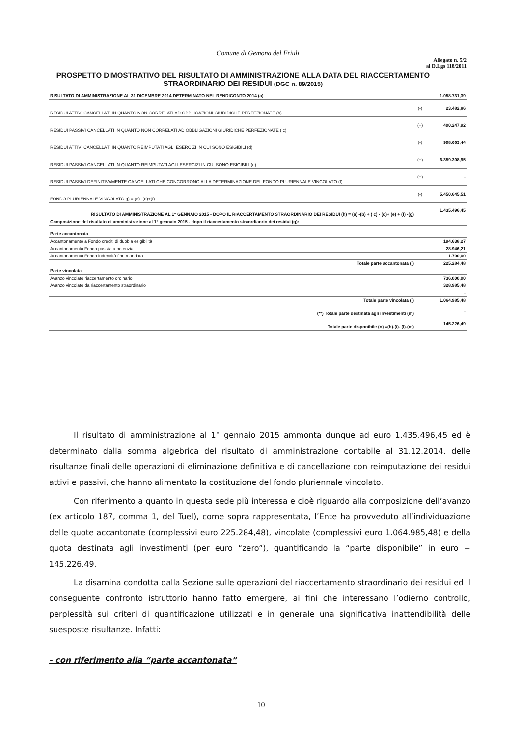Comune di Gemona del Friuli
Allegato n. 5/2
al D.Lgs 118/2011
PROSPETTO DIMOSTRATIVO DEL RISULTATO DI AMMINISTRAZIONE ALLA DATA DEL RIACCERTAMENTO STRAORDINARIO DEI RESIDUI (DGC n. 89/2015)
| RISULTATO DI AMMINISTRAZIONE AL 31 DICEMBRE 2014 DETERMINATO NEL RENDICONTO 2014 (a) | | 1.058.731,39 |
| RESIDUI ATTIVI CANCELLATI IN QUANTO NON CORRELATI AD OBBLIGAZIONI GIURIDICHE PERFEZIONATE (b) | (-) | 23.482,86 |
| RESIDUI PASSIVI CANCELLATI IN QUANTO NON CORRELATI AD OBBLIGAZIONI GIURIDICHE PERFEZIONATE ( c) | (+) | 400.247,92 |
| RESIDUI ATTIVI CANCELLATI IN QUANTO REIMPUTATI AGLI ESERCIZI IN CUI SONO ESIGIBILI (d) | (-) | 908.663,44 |
| RESIDUI PASSIVI CANCELLATI IN QUANTO REIMPUTATI AGLI ESERCIZI IN CUI SONO ESIGIBILI (e) | (+) | 6.359.308,95 |
| RESIDUI PASSIVI DEFINITIVAMENTE CANCELLATI CHE CONCORRONO ALLA DETERMINAZIONE DEL FONDO PLURIENNALE VINCOLATO (f) | (+) | - |
| FONDO PLURIENNALE VINCOLATO g) = (e) -(d)+(f) | (-) | 5.450.645,51 |
| RISULTATO DI AMMINISTRAZIONE AL 1° GENNAIO 2015 - DOPO IL RIACCERTAMENTO STRAORDINARIO DEI RESIDUI (h) = (a) -(b) + ( c) - (d)+ (e) + (f) -(g) | | 1.435.496,45 |
| Composizione del risultato di amministrazione al 1° gennaio 2015 - dopo il riaccertamento straordianrio dei residui (g): | | |
| Parte accantonata | | |
| Accantonamento a Fondo crediti di dubbia esigibilità | | 194.638,27 |
| Accantonamento Fondo passività potenziali | | 28.946,21 |
| Accantonamento Fondo indennità fine mandato | | 1.700,00 |
| Totale parte accantonata (i) | | 225.284,48 |
| Parte vincolata | | |
| Avanzo vincolato riaccertamento ordinario | | 736.000,00 |
| Avanzo vincolato da riaccertamento straordinario | | 328.985,48 |
| | | - |
| Totale parte vincolata (l) | | 1.064.985,48 |
| (**) Totale parte destinata agli investimenti (m) | | - |
| Totale parte disponibile (n) =(h)-(i)- (l)-(m) | | 145.226,49 |
Il risultato di amministrazione al 1° gennaio 2015 ammonta dunque ad euro 1.435.496,45 ed è determinato dalla somma algebrica del risultato di amministrazione contabile al 31.12.2014, delle risultanze finali delle operazioni di eliminazione definitiva e di cancellazione con reimputazione dei residui attivi e passivi, che hanno alimentato la costituzione del fondo pluriennale vincolato.
Con riferimento a quanto in questa sede più interessa e cioè riguardo alla composizione dell’avanzo (ex articolo 187, comma 1, del Tuel), come sopra rappresentata, l’Ente ha provveduto all’individuazione delle quote accantonate (complessivi euro 225.284,48), vincolate (complessivi euro 1.064.985,48) e della quota destinata agli investimenti (per euro “zero”), quantificando la “parte disponibile” in euro + 145.226,49.
La disamina condotta dalla Sezione sulle operazioni del riaccertamento straordinario dei residui ed il conseguente confronto istruttorio hanno fatto emergere, ai fini che interessano l’odierno controllo, perplessità sui criteri di quantificazione utilizzati e in generale una significativa inattendibilità delle suesposte risultanze. Infatti:
- con riferimento alla “parte accantonata”
10